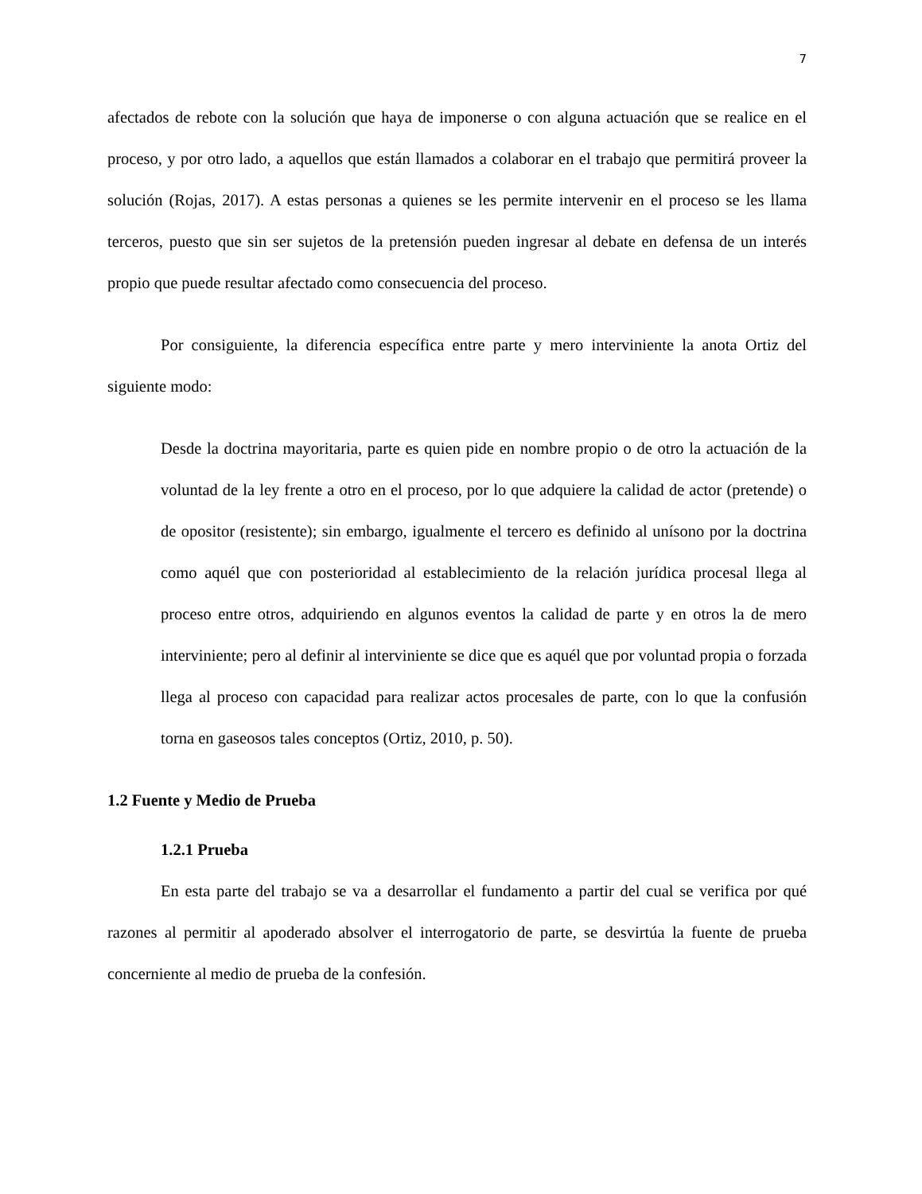7
afectados de rebote con la solución que haya de imponerse o con alguna actuación que se realice en el proceso, y por otro lado, a aquellos que están llamados a colaborar en el trabajo que permitirá proveer la solución (Rojas, 2017). A estas personas a quienes se les permite intervenir en el proceso se les llama terceros, puesto que sin ser sujetos de la pretensión pueden ingresar al debate en defensa de un interés propio que puede resultar afectado como consecuencia del proceso.
Por consiguiente, la diferencia específica entre parte y mero interviniente la anota Ortiz del siguiente modo:
Desde la doctrina mayoritaria, parte es quien pide en nombre propio o de otro la actuación de la voluntad de la ley frente a otro en el proceso, por lo que adquiere la calidad de actor (pretende) o de opositor (resistente); sin embargo, igualmente el tercero es definido al unísono por la doctrina como aquél que con posterioridad al establecimiento de la relación jurídica procesal llega al proceso entre otros, adquiriendo en algunos eventos la calidad de parte y en otros la de mero interviniente; pero al definir al interviniente se dice que es aquél que por voluntad propia o forzada llega al proceso con capacidad para realizar actos procesales de parte, con lo que la confusión torna en gaseosos tales conceptos (Ortiz, 2010, p. 50).
1.2 Fuente y Medio de Prueba
1.2.1 Prueba
En esta parte del trabajo se va a desarrollar el fundamento a partir del cual se verifica por qué razones al permitir al apoderado absolver el interrogatorio de parte, se desvirtúa la fuente de prueba concerniente al medio de prueba de la confesión.